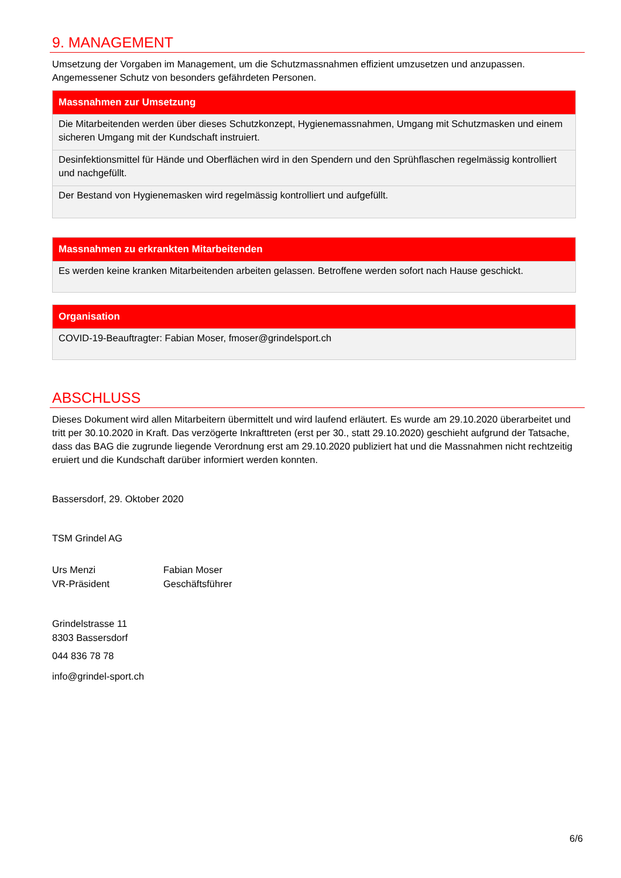9. MANAGEMENT
Umsetzung der Vorgaben im Management, um die Schutzmassnahmen effizient umzusetzen und anzupassen. Angemessener Schutz von besonders gefährdeten Personen.
| Massnahmen zur Umsetzung |
| --- |
| Die Mitarbeitenden werden über dieses Schutzkonzept, Hygienemassnahmen, Umgang mit Schutzmasken und einem sicheren Umgang mit der Kundschaft instruiert. |
| Desinfektionsmittel für Hände und Oberflächen wird in den Spendern und den Sprühflaschen regelmässig kontrolliert und nachgefüllt. |
| Der Bestand von Hygienemasken wird regelmässig kontrolliert und aufgefüllt. |
| Massnahmen zu erkrankten Mitarbeitenden |
| --- |
| Es werden keine kranken Mitarbeitenden arbeiten gelassen. Betroffene werden sofort nach Hause geschickt. |
| Organisation |
| --- |
| COVID-19-Beauftragter: Fabian Moser, fmoser@grindelsport.ch |
ABSCHLUSS
Dieses Dokument wird allen Mitarbeitern übermittelt und wird laufend erläutert. Es wurde am 29.10.2020 überarbeitet und tritt per 30.10.2020 in Kraft. Das verzögerte Inkrafttreten (erst per 30., statt 29.10.2020) geschieht aufgrund der Tatsache, dass das BAG die zugrunde liegende Verordnung erst am 29.10.2020 publiziert hat und die Massnahmen nicht rechtzeitig eruiert und die Kundschaft darüber informiert werden konnten.
Bassersdorf, 29. Oktober 2020
TSM Grindel AG
Urs Menzi
VR-Präsident
Fabian Moser
Geschäftsführer
Grindelstrasse 11
8303 Bassersdorf
044 836 78 78
info@grindel-sport.ch
6/6